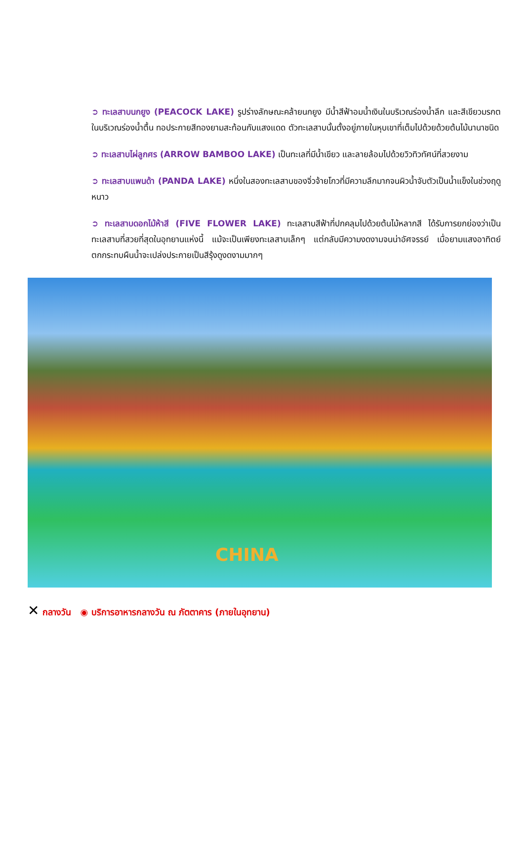➲ ทะเลสาบนกยูง (PEACOCK LAKE) รูปร่างลักษณะคล้ายนกยูง มีน้ำสีฟ้าอมน้ำเงินในบริเวณร่องน้ำลึก และสีเขียวมรกตในบริเวณร่องน้ำตื้น ทอประกายสีทองยามสะท้อนกับแสงแดด ตัวทะเลสาบนั้นตั้งอยู่ภายในหุบเขาที่เต็มไปด้วยด้วยต้นไม้นานาชนิด
➲ ทะเลสาบไผ่ลูกศร (ARROW BAMBOO LAKE) เป็นทะเลที่มีน้ำเขียว และลายล้อมไปด้วยวิวทิวทัศน์ที่สวยงาม
➲ ทะเลสาบแพนด้า (PANDA LAKE) หนึ่งในสองทะเลสาบของจิ่วจ้ายโกวที่มีความลึกมากจนผิวน้ำจับตัวเป็นน้ำแข็งในช่วงฤดูหนาว
➲ ทะเลสาบดอกไม้ห้าสี (FIVE FLOWER LAKE) ทะเลสาบสีฟ้าที่ปกคลุมไปด้วยต้นไม้หลากสี ได้รับการยกย่องว่าเป็นทะเลสาบที่สวยที่สุดในอุทยานแห่งนี้ แม้จะเป็นเพียงทะเลสาบเล็กๆ แต่กลับมีความงดงามจนน่าอัศจรรย์ เมื่อยามแสงอาทิตย์ตกกระทบผืนน้ำจะเปล่งประกายเป็นสีรุ้งดูงดงามมากๆ
CHINA
✕ กลางวัน ◉ บริการอาหารกลางวัน ณ ภัตตาคาร (ภายในอุทยาน)